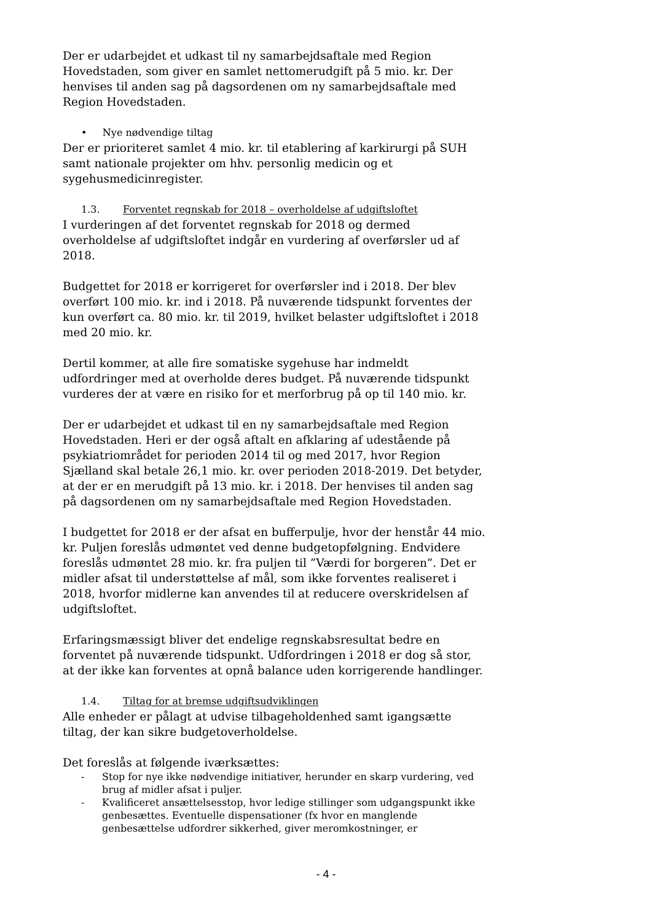Der er udarbejdet et udkast til ny samarbejdsaftale med Region Hovedstaden, som giver en samlet nettomerudgift på 5 mio. kr. Der henvises til anden sag på dagsordenen om ny samarbejdsaftale med Region Hovedstaden.
• Nye nødvendige tiltag
Der er prioriteret samlet 4 mio. kr. til etablering af karkirurgi på SUH samt nationale projekter om hhv. personlig medicin og et sygehusmedicinregister.
1.3. Forventet regnskab for 2018 – overholdelse af udgiftsloftet
I vurderingen af det forventet regnskab for 2018 og dermed overholdelse af udgiftsloftet indgår en vurdering af overførsler ud af 2018.
Budgettet for 2018 er korrigeret for overførsler ind i 2018. Der blev overført 100 mio. kr. ind i 2018. På nuværende tidspunkt forventes der kun overført ca. 80 mio. kr. til 2019, hvilket belaster udgiftsloftet i 2018 med 20 mio. kr.
Dertil kommer, at alle fire somatiske sygehuse har indmeldt udfordringer med at overholde deres budget. På nuværende tidspunkt vurderes der at være en risiko for et merforbrug på op til 140 mio. kr.
Der er udarbejdet et udkast til en ny samarbejdsaftale med Region Hovedstaden. Heri er der også aftalt en afklaring af udestående på psykiatriområdet for perioden 2014 til og med 2017, hvor Region Sjælland skal betale 26,1 mio. kr. over perioden 2018-2019. Det betyder, at der er en merudgift på 13 mio. kr. i 2018. Der henvises til anden sag på dagsordenen om ny samarbejdsaftale med Region Hovedstaden.
I budgettet for 2018 er der afsat en bufferpulje, hvor der henstår 44 mio. kr. Puljen foreslås udmøntet ved denne budgetopfølgning. Endvidere foreslås udmøntet 28 mio. kr. fra puljen til ”Værdi for borgeren”. Det er midler afsat til understøttelse af mål, som ikke forventes realiseret i 2018, hvorfor midlerne kan anvendes til at reducere overskridelsen af udgiftsloftet.
Erfaringsmæssigt bliver det endelige regnskabsresultat bedre en forventet på nuværende tidspunkt. Udfordringen i 2018 er dog så stor, at der ikke kan forventes at opnå balance uden korrigerende handlinger.
1.4. Tiltag for at bremse udgiftsudviklingen
Alle enheder er pålagt at udvise tilbageholdenhed samt igangsætte tiltag, der kan sikre budgetoverholdelse.
Det foreslås at følgende iværksættes:
- Stop for nye ikke nødvendige initiativer, herunder en skarp vurdering, ved brug af midler afsat i puljer.
- Kvalificeret ansættelsesstop, hvor ledige stillinger som udgangspunkt ikke genbesættes. Eventuelle dispensationer (fx hvor en manglende genbesættelse udfordrer sikkerhed, giver meromkostninger, er
- 4 -